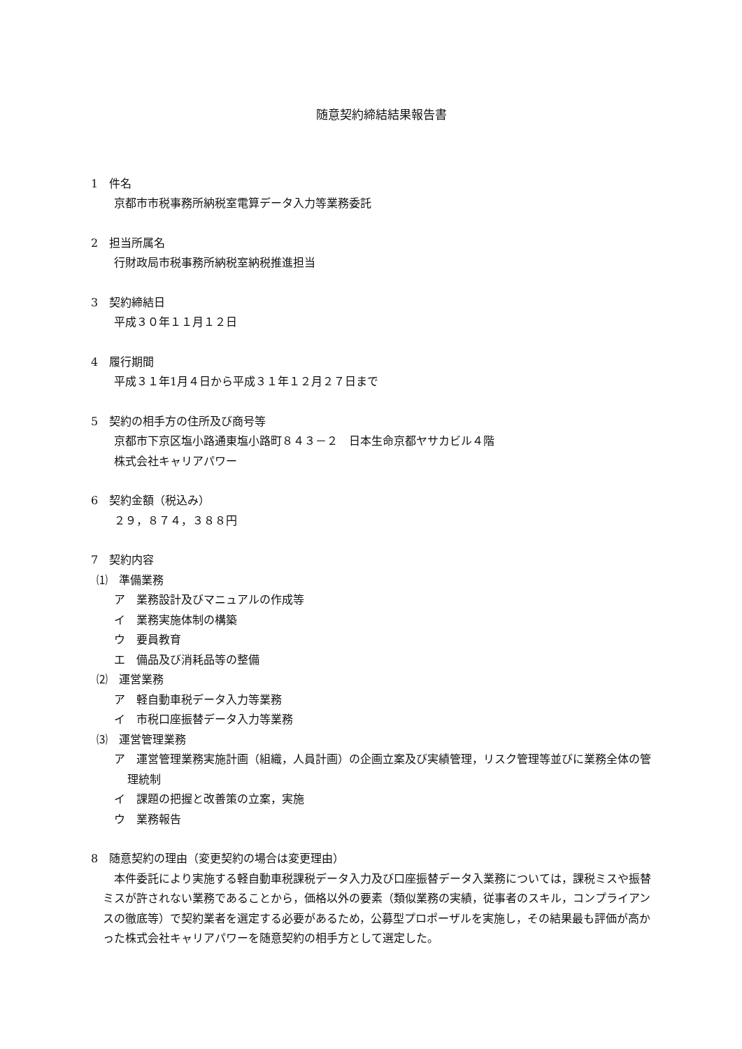随意契約締結結果報告書
1　件名
京都市市税事務所納税室電算データ入力等業務委託
2　担当所属名
行財政局市税事務所納税室納税推進担当
3　契約締結日
平成３０年１１月１２日
4　履行期間
平成３１年1月４日から平成３１年１２月２７日まで
5　契約の相手方の住所及び商号等
京都市下京区塩小路通東塩小路町８４３－２　日本生命京都ヤサカビル４階
株式会社キャリアパワー
6　契約金額（税込み）
２９，８７４，３８８円
7　契約内容
⑴　準備業務
ア　業務設計及びマニュアルの作成等
イ　業務実施体制の構築
ウ　要員教育
エ　備品及び消耗品等の整備
⑵　運営業務
ア　軽自動車税データ入力等業務
イ　市税口座振替データ入力等業務
⑶　運営管理業務
ア　運営管理業務実施計画（組織，人員計画）の企画立案及び実績管理，リスク管理等並びに業務全体の管理統制
イ　課題の把握と改善策の立案，実施
ウ　業務報告
8　随意契約の理由（変更契約の場合は変更理由）
本件委託により実施する軽自動車税課税データ入力及び口座振替データ入業務については，課税ミスや振替ミスが許されない業務であることから，価格以外の要素（類似業務の実績，従事者のスキル，コンプライアンスの徹底等）で契約業者を選定する必要があるため，公募型プロポーザルを実施し，その結果最も評価が高かった株式会社キャリアパワーを随意契約の相手方として選定した。